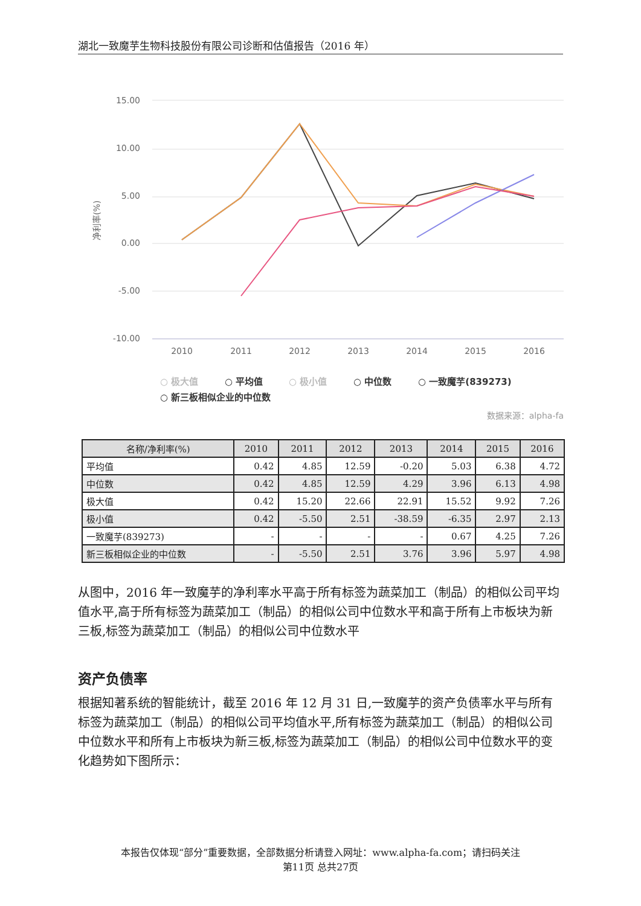湖北一致魔芋生物科技股份有限公司诊断和估值报告（2016 年）
15.00
10.00
5.00
0.00
-5.00
-10.00
净利率(%)
2010
2011
2012
2013
2014
2015
2016
○ 极大值
○ 平均值
○ 极小值
○ 中位数
○ 一致魔芋(839273)
○ 新三板相似企业的中位数
数据来源：alpha-fa
| 名称/净利率(%) | 2010 | 2011 | 2012 | 2013 | 2014 | 2015 | 2016 |
| --- | --- | --- | --- | --- | --- | --- | --- |
| 平均值 | 0.42 | 4.85 | 12.59 | -0.20 | 5.03 | 6.38 | 4.72 |
| 中位数 | 0.42 | 4.85 | 12.59 | 4.29 | 3.96 | 6.13 | 4.98 |
| 极大值 | 0.42 | 15.20 | 22.66 | 22.91 | 15.52 | 9.92 | 7.26 |
| 极小值 | 0.42 | -5.50 | 2.51 | -38.59 | -6.35 | 2.97 | 2.13 |
| 一致魔芋(839273) | - | - | - | - | 0.67 | 4.25 | 7.26 |
| 新三板相似企业的中位数 | - | -5.50 | 2.51 | 3.76 | 3.96 | 5.97 | 4.98 |
从图中，2016 年一致魔芋的净利率水平高于所有标签为蔬菜加工（制品）的相似公司平均值水平,高于所有标签为蔬菜加工（制品）的相似公司中位数水平和高于所有上市板块为新三板,标签为蔬菜加工（制品）的相似公司中位数水平
资产负债率
根据知著系统的智能统计，截至 2016 年 12 月 31 日,一致魔芋的资产负债率水平与所有标签为蔬菜加工（制品）的相似公司平均值水平,所有标签为蔬菜加工（制品）的相似公司中位数水平和所有上市板块为新三板,标签为蔬菜加工（制品）的相似公司中位数水平的变化趋势如下图所示：
本报告仅体现“部分”重要数据，全部数据分析请登入网址：www.alpha-fa.com；请扫码关注
第11页 总共27页